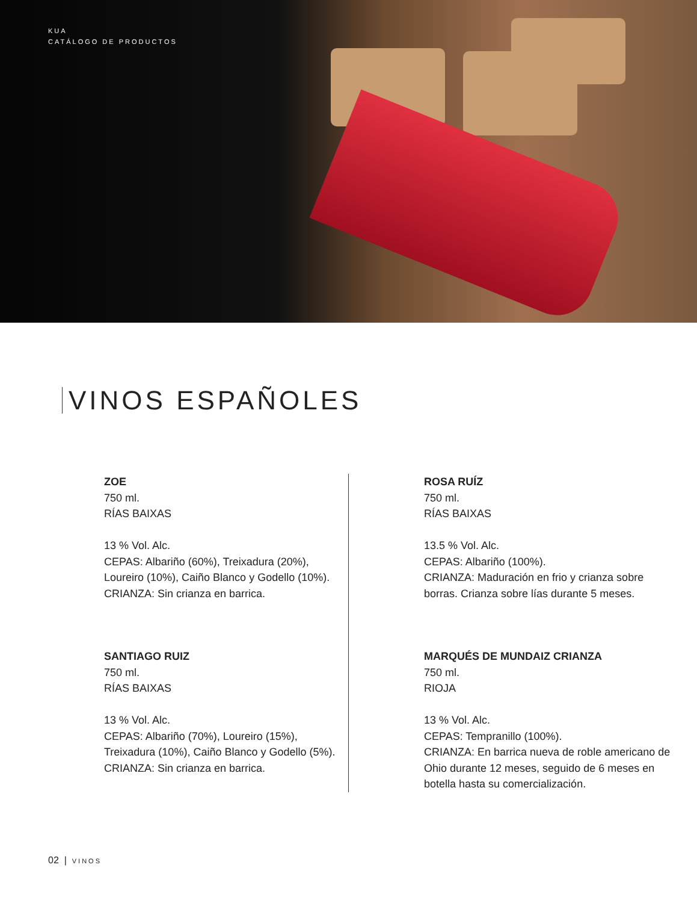KUA
CATÁLOGO DE PRODUCTOS
VINOS ESPAÑOLES
ZOE
750 ml.
RÍAS BAIXAS
13 % Vol. Alc.
CEPAS: Albariño (60%), Treixadura (20%), Loureiro (10%), Caiño Blanco y Godello (10%).
CRIANZA: Sin crianza en barrica.
SANTIAGO RUIZ
750 ml.
RÍAS BAIXAS
13 % Vol. Alc.
CEPAS: Albariño (70%), Loureiro (15%), Treixadura (10%), Caiño Blanco y Godello (5%).
CRIANZA: Sin crianza en barrica.
ROSA RUÍZ
750 ml.
RÍAS BAIXAS
13.5 % Vol. Alc.
CEPAS: Albariño (100%).
CRIANZA: Maduración en frio y crianza sobre borras. Crianza sobre lías durante 5 meses.
MARQUÉS DE MUNDAIZ CRIANZA
750 ml.
RIOJA
13 % Vol. Alc.
CEPAS: Tempranillo (100%).
CRIANZA: En barrica nueva de roble americano de Ohio durante 12 meses, seguido de 6 meses en botella hasta su comercialización.
02 | VINOS